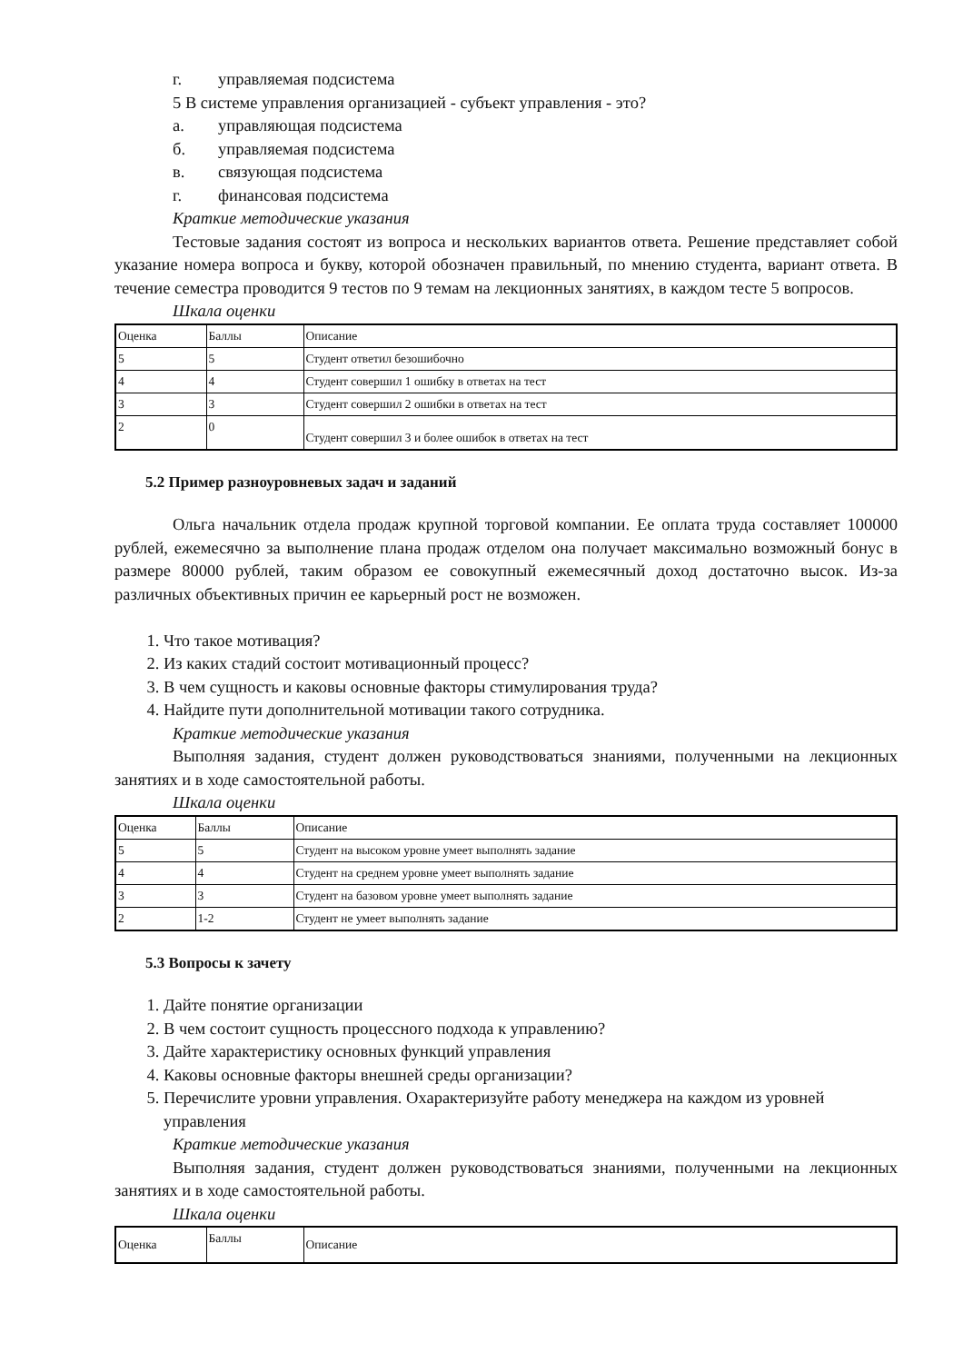г. управляемая подсистема
5 В системе управления организацией - субъект управления - это?
а. управляющая подсистема
б. управляемая подсистема
в. связующая подсистема
г. финансовая подсистема
Краткие методические указания
Тестовые задания состоят из вопроса и нескольких вариантов ответа. Решение представляет собой указание номера вопроса и букву, которой обозначен правильный, по мнению студента, вариант ответа. В течение семестра проводится 9 тестов по 9 темам на лекционных занятиях, в каждом тесте 5 вопросов.
Шкала оценки
| Оценка | Баллы | Описание |
| 5 | 5 | Студент ответил безошибочно |
| 4 | 4 | Студент совершил 1 ошибку в ответах на тест |
| 3 | 3 | Студент совершил 2 ошибки в ответах на тест |
| 2 | 0 | Студент совершил 3 и более ошибок в ответах на тест |
5.2 Пример разноуровневых задач и заданий
Ольга начальник отдела продаж крупной торговой компании. Ее оплата труда составляет 100000 рублей, ежемесячно за выполнение плана продаж отделом она получает максимально возможный бонус в размере 80000 рублей, таким образом ее совокупный ежемесячный доход достаточно высок. Из-за различных объективных причин ее карьерный рост не возможен.
1. Что такое мотивация?
2. Из каких стадий состоит мотивационный процесс?
3. В чем сущность и каковы основные факторы стимулирования труда?
4. Найдите пути дополнительной мотивации такого сотрудника.
Краткие методические указания
Выполняя задания, студент должен руководствоваться знаниями, полученными на лекционных занятиях и в ходе самостоятельной работы.
Шкала оценки
| Оценка | Баллы | Описание |
| 5 | 5 | Студент на высоком уровне умеет выполнять задание |
| 4 | 4 | Студент на среднем уровне умеет выполнять задание |
| 3 | 3 | Студент на базовом уровне умеет выполнять задание |
| 2 | 1-2 | Студент не умеет выполнять задание |
5.3 Вопросы к зачету
1. Дайте понятие организации
2. В чем состоит сущность процессного подхода к управлению?
3. Дайте характеристику основных функций управления
4. Каковы основные факторы внешней среды организации?
5. Перечислите уровни управления. Охарактеризуйте работу менеджера на каждом из уровней управления
Краткие методические указания
Выполняя задания, студент должен руководствоваться знаниями, полученными на лекционных занятиях и в ходе самостоятельной работы.
Шкала оценки
| Оценка | Баллы | Описание |